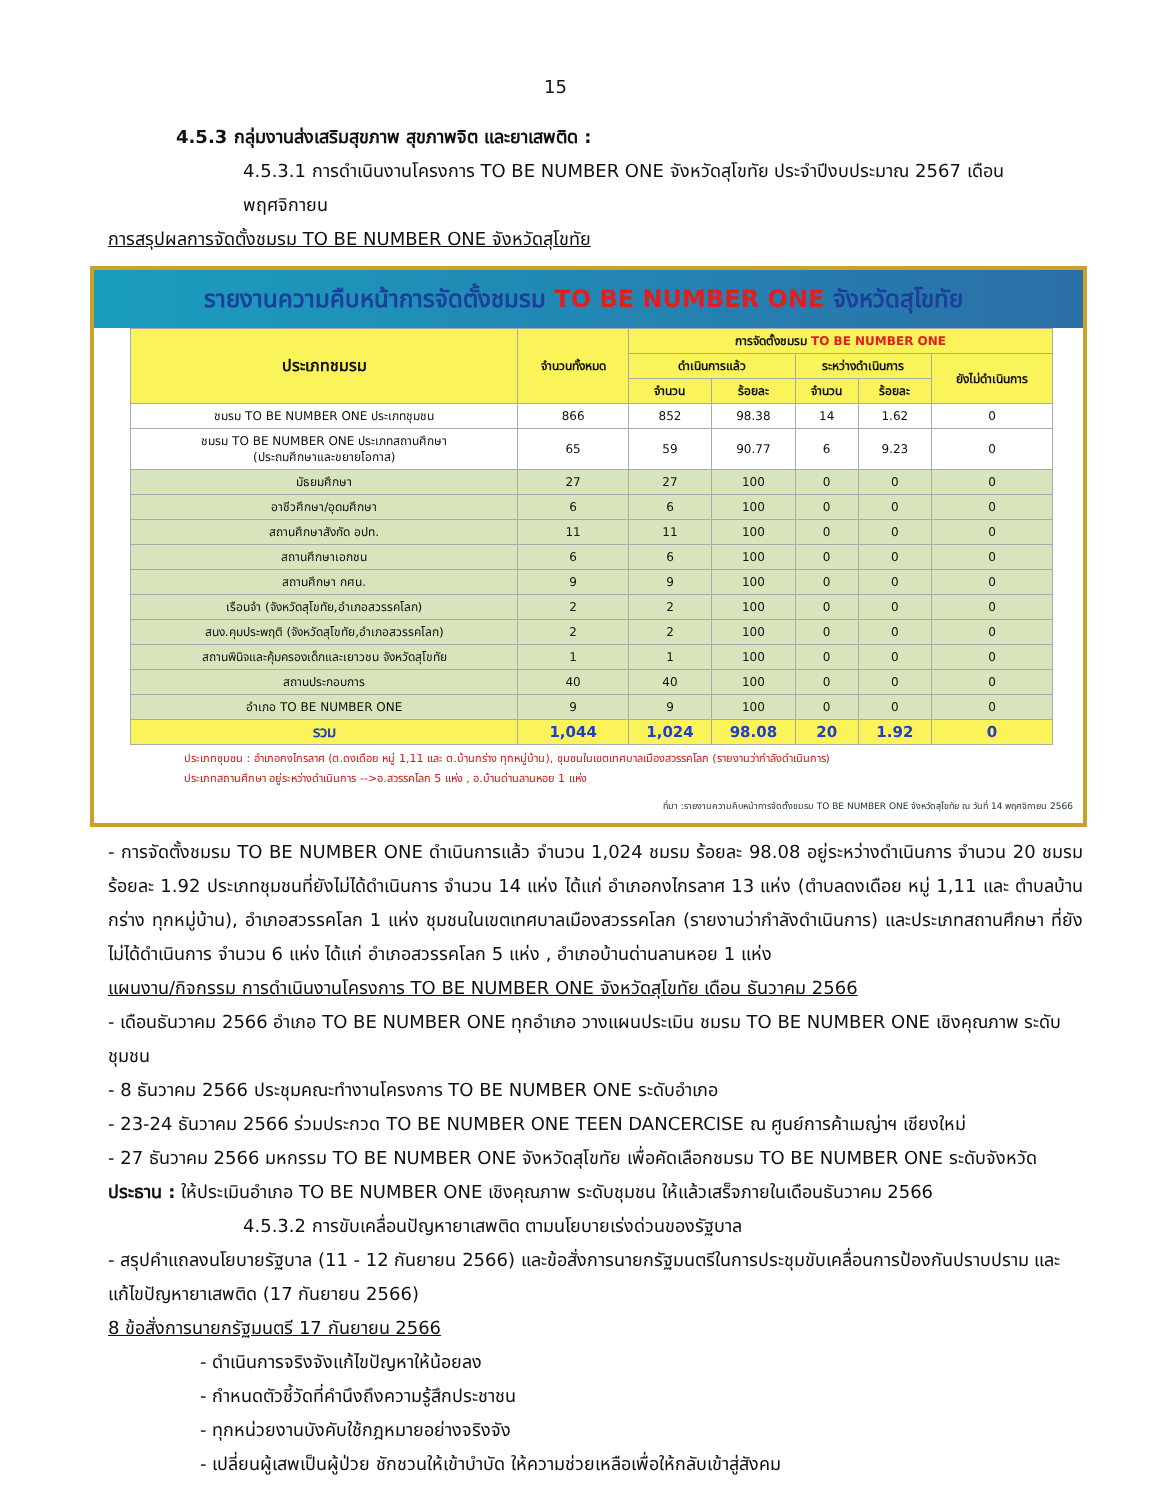15
4.5.3 กลุ่มงานส่งเสริมสุขภาพ สุขภาพจิต และยาเสพติด :
4.5.3.1 การดำเนินงานโครงการ TO BE NUMBER ONE จังหวัดสุโขทัย ประจำปีงบประมาณ 2567 เดือน พฤศจิกายน
การสรุปผลการจัดตั้งชมรม TO BE NUMBER ONE จังหวัดสุโขทัย
รายงานความคืบหน้าการจัดตั้งชมรม TO BE NUMBER ONE จังหวัดสุโขทัย
| ประเภทชมรม | จำนวนทั้งหมด | การจัดตั้งชมรม TO BE NUMBER ONE | | | | |
| --- | --- | --- | --- | --- | --- | --- |
| | | ดำเนินการแล้ว | | ระหว่างดำเนินการ | | ยังไม่ดำเนินการ |
| | | จำนวน | ร้อยละ | จำนวน | ร้อยละ | |
| ชมรม TO BE NUMBER ONE ประเภทชุมชน | 866 | 852 | 98.38 | 14 | 1.62 | 0 |
| ชมรม TO BE NUMBER ONE ประเภทสถานศึกษา (ประถมศึกษาและขยายโอกาส) | 65 | 59 | 90.77 | 6 | 9.23 | 0 |
| มัธยมศึกษา | 27 | 27 | 100 | 0 | 0 | 0 |
| อาชีวศึกษา/อุดมศึกษา | 6 | 6 | 100 | 0 | 0 | 0 |
| สถานศึกษาสังกัด อปท. | 11 | 11 | 100 | 0 | 0 | 0 |
| สถานศึกษาเอกชน | 6 | 6 | 100 | 0 | 0 | 0 |
| สถานศึกษา กศน. | 9 | 9 | 100 | 0 | 0 | 0 |
| เรือนจำ (จังหวัดสุโขทัย,อำเภอสวรรคโลก) | 2 | 2 | 100 | 0 | 0 | 0 |
| สนง.คุมประพฤติ (จังหวัดสุโขทัย,อำเภอสวรรคโลก) | 2 | 2 | 100 | 0 | 0 | 0 |
| สถานพินิจและคุ้มครองเด็กและเยาวชน จังหวัดสุโขทัย | 1 | 1 | 100 | 0 | 0 | 0 |
| สถานประกอบการ | 40 | 40 | 100 | 0 | 0 | 0 |
| อำเภอ TO BE NUMBER ONE | 9 | 9 | 100 | 0 | 0 | 0 |
| รวม | 1,044 | 1,024 | 98.08 | 20 | 1.92 | 0 |
ประเภทชุมชน : อำเภอกงไกรลาศ (ต.ดงเดือย หมู่ 1,11 และ ต.บ้านกร่าง ทุกหมู่บ้าน), ชุมชนในเขตเทศบาลเมืองสวรรคโลก (รายงานว่ากำลังดำเนินการ)
ประเภทสถานศึกษา อยู่ระหว่างดำเนินการ -->อ.สวรรคโลก 5 แห่ง , อ.บ้านด่านลานหอย 1 แห่ง
ที่มา :รายงานความคืบหน้าการจัดตั้งชมรม TO BE NUMBER ONE จังหวัดสุโขทัย ณ วันที่ 14 พฤศจิกายน 2566
- การจัดตั้งชมรม TO BE NUMBER ONE ดำเนินการแล้ว จำนวน 1,024 ชมรม ร้อยละ 98.08 อยู่ระหว่างดำเนินการ จำนวน 20 ชมรม ร้อยละ 1.92 ประเภทชุมชนที่ยังไม่ได้ดำเนินการ จำนวน 14 แห่ง ได้แก่ อำเภอกงไกรลาศ 13 แห่ง (ตำบลดงเดือย หมู่ 1,11 และ ตำบลบ้านกร่าง ทุกหมู่บ้าน), อำเภอสวรรคโลก 1 แห่ง ชุมชนในเขตเทศบาลเมืองสวรรคโลก (รายงานว่ากำลังดำเนินการ) และประเภทสถานศึกษา ที่ยังไม่ได้ดำเนินการ จำนวน 6 แห่ง ได้แก่ อำเภอสวรรคโลก 5 แห่ง , อำเภอบ้านด่านลานหอย 1 แห่ง
แผนงาน/กิจกรรม การดำเนินงานโครงการ TO BE NUMBER ONE จังหวัดสุโขทัย เดือน ธันวาคม 2566
- เดือนธันวาคม 2566 อำเภอ TO BE NUMBER ONE ทุกอำเภอ วางแผนประเมิน ชมรม TO BE NUMBER ONE เชิงคุณภาพ ระดับชุมชน
- 8 ธันวาคม 2566 ประชุมคณะทำงานโครงการ TO BE NUMBER ONE ระดับอำเภอ
- 23-24 ธันวาคม 2566 ร่วมประกวด TO BE NUMBER ONE TEEN DANCERCISE ณ ศูนย์การค้าเมญ่าฯ เชียงใหม่
- 27 ธันวาคม 2566 มหกรรม TO BE NUMBER ONE จังหวัดสุโขทัย เพื่อคัดเลือกชมรม TO BE NUMBER ONE ระดับจังหวัด
ประธาน : ให้ประเมินอำเภอ TO BE NUMBER ONE เชิงคุณภาพ ระดับชุมชน ให้แล้วเสร็จภายในเดือนธันวาคม 2566
4.5.3.2 การขับเคลื่อนปัญหายาเสพติด ตามนโยบายเร่งด่วนของรัฐบาล
- สรุปคำแถลงนโยบายรัฐบาล (11 - 12 กันยายน 2566) และข้อสั่งการนายกรัฐมนตรีในการประชุมขับเคลื่อนการป้องกันปราบปราม และแก้ไขปัญหายาเสพติด (17 กันยายน 2566)
8 ข้อสั่งการนายกรัฐมนตรี 17 กันยายน 2566
- ดำเนินการจริงจังแก้ไขปัญหาให้น้อยลง
- กำหนดตัวชี้วัดที่คำนึงถึงความรู้สึกประชาชน
- ทุกหน่วยงานบังคับใช้กฎหมายอย่างจริงจัง
- เปลี่ยนผู้เสพเป็นผู้ป่วย ชักชวนให้เข้าบำบัด ให้ความช่วยเหลือเพื่อให้กลับเข้าสู่สังคม